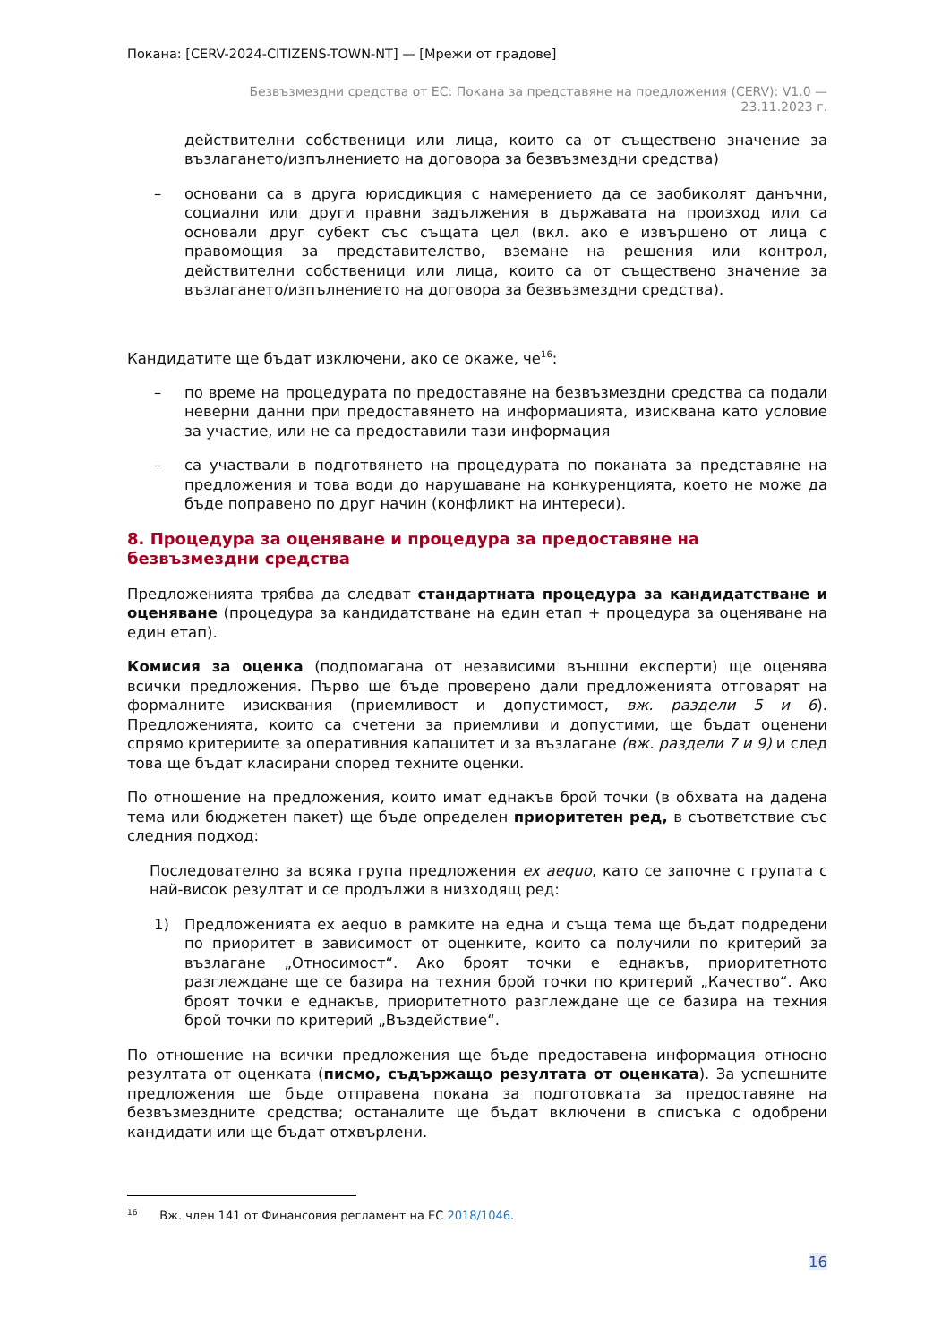Покана: [CERV-2024-CITIZENS-TOWN-NT] — [Мрежи от градове]
Безвъзмездни средства от ЕС: Покана за представяне на предложения (CERV): V1.0 —
23.11.2023 г.
действителни собственици или лица, които са от съществено значение за възлагането/изпълнението на договора за безвъзмездни средства)
– основани са в друга юрисдикция с намерението да се заобиколят данъчни, социални или други правни задължения в държавата на произход или са основали друг субект със същата цел (вкл. ако е извършено от лица с правомощия за представителство, вземане на решения или контрол, действителни собственици или лица, които са от съществено значение за възлагането/изпълнението на договора за безвъзмездни средства).
Кандидатите ще бъдат изключени, ако се окаже, че<sup>16</sup>:
– по време на процедурата по предоставяне на безвъзмездни средства са подали неверни данни при предоставянето на информацията, изисквана като условие за участие, или не са предоставили тази информация
– са участвали в подготвянето на процедурата по поканата за представяне на предложения и това води до нарушаване на конкуренцията, което не може да бъде поправено по друг начин (конфликт на интереси).
8. Процедура за оценяване и процедура за предоставяне на безвъзмездни средства
Предложенията трябва да следват стандартната процедура за кандидатстване и оценяване (процедура за кандидатстване на един етап + процедура за оценяване на един етап).
Комисия за оценка (подпомагана от независими външни експерти) ще оценява всички предложения. Първо ще бъде проверено дали предложенията отговарят на формалните изисквания (приемливост и допустимост, вж. раздели 5 и 6). Предложенията, които са счетени за приемливи и допустими, ще бъдат оценени спрямо критериите за оперативния капацитет и за възлагане (вж. раздели 7 и 9) и след това ще бъдат класирани според техните оценки.
По отношение на предложения, които имат еднакъв брой точки (в обхвата на дадена тема или бюджетен пакет) ще бъде определен приоритетен ред, в съответствие със следния подход:
Последователно за всяка група предложения ex aequo, като се започне с групата с най-висок резултат и се продължи в низходящ ред:
1) Предложенията ex aequo в рамките на една и съща тема ще бъдат подредени по приоритет в зависимост от оценките, които са получили по критерий за възлагане „Относимост“. Ако броят точки е еднакъв, приоритетното разглеждане ще се базира на техния брой точки по критерий „Качество“. Ако броят точки е еднакъв, приоритетното разглеждане ще се базира на техния брой точки по критерий „Въздействие“.
По отношение на всички предложения ще бъде предоставена информация относно резултата от оценката (писмо, съдържащо резултата от оценката). За успешните предложения ще бъде отправена покана за подготовката за предоставяне на безвъзмездните средства; останалите ще бъдат включени в списъка с одобрени кандидати или ще бъдат отхвърлени.
<sup>16</sup> Вж. член 141 от Финансовия регламент на ЕС 2018/1046.
16